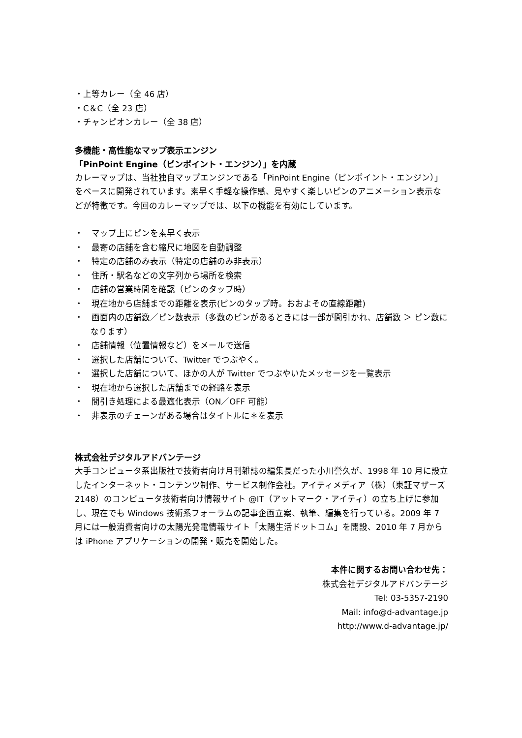・上等カレー（全 46 店）
・C＆C（全 23 店）
・チャンピオンカレー（全 38 店）
多機能・高性能なマップ表示エンジン
「PinPoint Engine（ピンポイント・エンジン）」を内蔵
カレーマップは、当社独自マップエンジンである「PinPoint Engine（ピンポイント・エンジン）」をベースに開発されています。素早く手軽な操作感、見やすく楽しいピンのアニメーション表示などが特徴です。今回のカレーマップでは、以下の機能を有効にしています。
・　マップ上にピンを素早く表示
・　最寄の店舗を含む縮尺に地図を自動調整
・　特定の店舗のみ表示（特定の店舗のみ非表示）
・　住所・駅名などの文字列から場所を検索
・　店舗の営業時間を確認（ピンのタップ時）
・　現在地から店舗までの距離を表示(ピンのタップ時。おおよその直線距離)
・　画面内の店舗数／ピン数表示（多数のピンがあるときには一部が間引かれ、店舗数 ＞ ピン数になります）
・　店舗情報（位置情報など）をメールで送信
・　選択した店舗について、Twitter でつぶやく。
・　選択した店舗について、ほかの人が Twitter でつぶやいたメッセージを一覧表示
・　現在地から選択した店舗までの経路を表示
・　間引き処理による最適化表示（ON／OFF 可能）
・　非表示のチェーンがある場合はタイトルに＊を表示
株式会社デジタルアドバンテージ
大手コンピュータ系出版社で技術者向け月刊雑誌の編集長だった小川誉久が、1998 年 10 月に設立したインターネット・コンテンツ制作、サービス制作会社。アイティメディア（株）（東証マザーズ 2148）のコンピュータ技術者向け情報サイト @IT（アットマーク・アイティ）の立ち上げに参加し、現在でも Windows 技術系フォーラムの記事企画立案、執筆、編集を行っている。2009 年 7 月には一般消費者向けの太陽光発電情報サイト「太陽生活ドットコム」を開設、2010 年 7 月からは iPhone アプリケーションの開発・販売を開始した。
本件に関するお問い合わせ先：
株式会社デジタルアドバンテージ
Tel: 03-5357-2190
Mail: info@d-advantage.jp
http://www.d-advantage.jp/